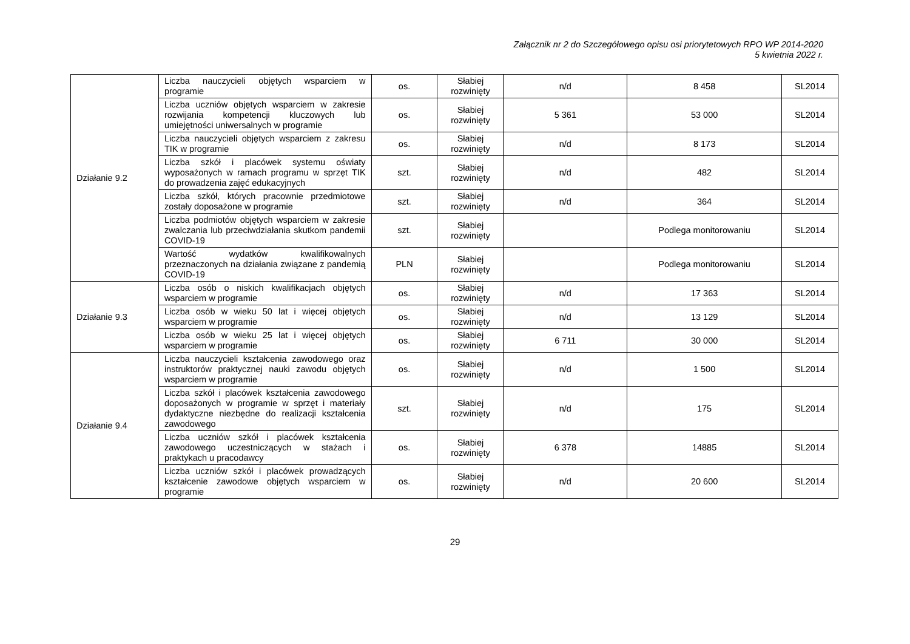Załącznik nr 2 do Szczegółowego opisu osi priorytetowych RPO WP 2014-2020
5 kwietnia 2022 r.
| Działanie 9.2 | Liczba nauczycieli objętych wsparciem w programie | os. | Słabiej rozwinięty | n/d | 8 458 | SL2014 |
| | Liczba uczniów objętych wsparciem w zakresie rozwijania kompetencji kluczowych lub umiejętności uniwersalnych w programie | os. | Słabiej rozwinięty | 5 361 | 53 000 | SL2014 |
| | Liczba nauczycieli objętych wsparciem z zakresu TIK w programie | os. | Słabiej rozwinięty | n/d | 8 173 | SL2014 |
| | Liczba szkół i placówek systemu oświaty wyposażonych w ramach programu w sprzęt TIK do prowadzenia zajęć edukacyjnych | szt. | Słabiej rozwinięty | n/d | 482 | SL2014 |
| | Liczba szkół, których pracownie przedmiotowe zostały doposażone w programie | szt. | Słabiej rozwinięty | n/d | 364 | SL2014 |
| | Liczba podmiotów objętych wsparciem w zakresie zwalczania lub przeciwdziałania skutkom pandemii COVID-19 | szt. | Słabiej rozwinięty | | Podlega monitorowaniu | SL2014 |
| | Wartość wydatków kwalifikowalnych przeznaczonych na działania związane z pandemią COVID-19 | PLN | Słabiej rozwinięty | | Podlega monitorowaniu | SL2014 |
| Działanie 9.3 | Liczba osób o niskich kwalifikacjach objętych wsparciem w programie | os. | Słabiej rozwinięty | n/d | 17 363 | SL2014 |
| | Liczba osób w wieku 50 lat i więcej objętych wsparciem w programie | os. | Słabiej rozwinięty | n/d | 13 129 | SL2014 |
| | Liczba osób w wieku 25 lat i więcej objętych wsparciem w programie | os. | Słabiej rozwinięty | 6 711 | 30 000 | SL2014 |
| Działanie 9.4 | Liczba nauczycieli kształcenia zawodowego oraz instruktorów praktycznej nauki zawodu objętych wsparciem w programie | os. | Słabiej rozwinięty | n/d | 1 500 | SL2014 |
| | Liczba szkół i placówek kształcenia zawodowego doposażonych w programie w sprzęt i materiały dydaktyczne niezbędne do realizacji kształcenia zawodowego | szt. | Słabiej rozwinięty | n/d | 175 | SL2014 |
| | Liczba uczniów szkół i placówek kształcenia zawodowego uczestniczących w stażach i praktykach u pracodawcy | os. | Słabiej rozwinięty | 6 378 | 14885 | SL2014 |
| | Liczba uczniów szkół i placówek prowadzących kształcenie zawodowe objętych wsparciem w programie | os. | Słabiej rozwinięty | n/d | 20 600 | SL2014 |
29